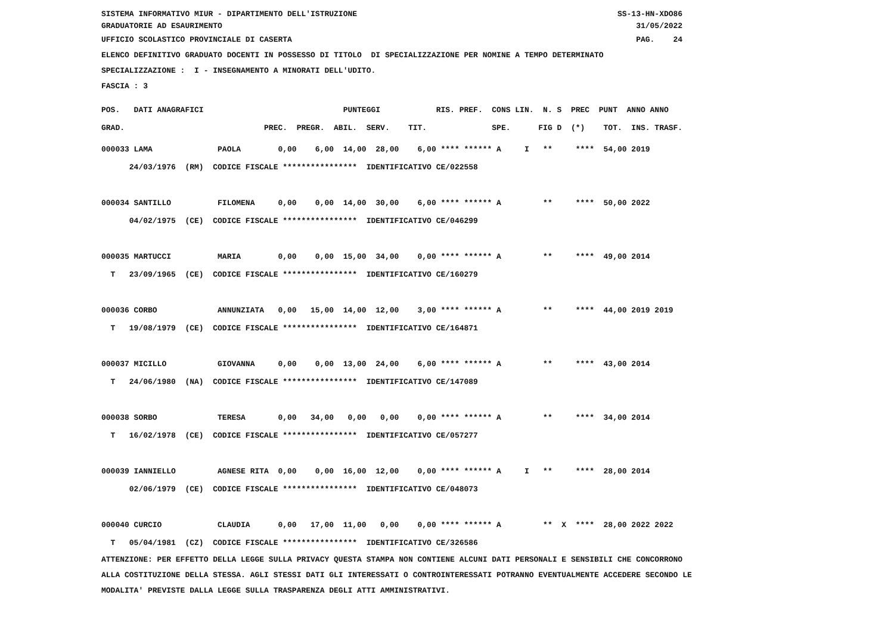SISTEMA INFORMATIVO MIUR - DIPARTIMENTO DELL'ISTRUZIONE SS-13-HN-XDO86 GRADUATORIE AD ESAURIMENTO 31/05/2022
UFFICIO SCOLASTICO PROVINCIALE DI CASERTA PAG. 24
ELENCO DEFINITIVO GRADUATO DOCENTI IN POSSESSO DI TITOLO DI SPECIALIZZAZIONE PER NOMINE A TEMPO DETERMINATO
SPECIALIZZAZIONE : I - INSEGNAMENTO A MINORATI DELL'UDITO.
FASCIA : 3
POS. DATI ANAGRAFICI PUNTEGGI RIS. PREF. CONS LIN. N. S PREC PUNT ANNO ANNO GRAD. PREC. PREGR. ABIL. SERV. TIT. SPE. FIG D (*) TOT. INS. TRASF.
000033 LAMA PAOLA 0,00 6,00 14,00 28,00 6,00 **** ****** A I ** **** 54,00 2019 24/03/1976 (RM) CODICE FISCALE **************** IDENTIFICATIVO CE/022558 000034 SANTILLO FILOMENA 0,00 0,00 14,00 30,00 6,00 **** ****** A ** **** 50,00 2022 04/02/1975 (CE) CODICE FISCALE **************** IDENTIFICATIVO CE/046299 000035 MARTUCCI MARIA 0,00 0,00 15,00 34,00 0,00 **** ****** A ** **** 49,00 2014 T 23/09/1965 (CE) CODICE FISCALE **************** IDENTIFICATIVO CE/160279 000036 CORBO ANNUNZIATA 0,00 15,00 14,00 12,00 3,00 **** ****** A ** **** 44,00 2019 2019 T 19/08/1979 (CE) CODICE FISCALE **************** IDENTIFICATIVO CE/164871 000037 MICILLO GIOVANNA 0,00 0,00 13,00 24,00 6,00 **** ****** A ** **** 43,00 2014 T 24/06/1980 (NA) CODICE FISCALE **************** IDENTIFICATIVO CE/147089 000038 SORBO TERESA 0,00 34,00 0,00 0,00 0,00 **** ****** A ** **** 34,00 2014 T 16/02/1978 (CE) CODICE FISCALE **************** IDENTIFICATIVO CE/057277 000039 IANNIELLO AGNESE RITA 0,00 0,00 16,00 12,00 0,00 **** ****** A I ** **** 28,00 2014 02/06/1979 (CE) CODICE FISCALE **************** IDENTIFICATIVO CE/048073 000040 CURCIO CLAUDIA 0,00 17,00 11,00 0,00 0,00 **** ****** A ** X **** 28,00 2022 2022 T 05/04/1981 (CZ) CODICE FISCALE **************** IDENTIFICATIVO CE/326586
ATTENZIONE: PER EFFETTO DELLA LEGGE SULLA PRIVACY QUESTA STAMPA NON CONTIENE ALCUNI DATI PERSONALI E SENSIBILI CHE CONCORRONO ALLA COSTITUZIONE DELLA STESSA. AGLI STESSI DATI GLI INTERESSATI O CONTROINTERESSATI POTRANNO EVENTUALMENTE ACCEDERE SECONDO LE MODALITA' PREVISTE DALLA LEGGE SULLA TRASPARENZA DEGLI ATTI AMMINISTRATIVI.